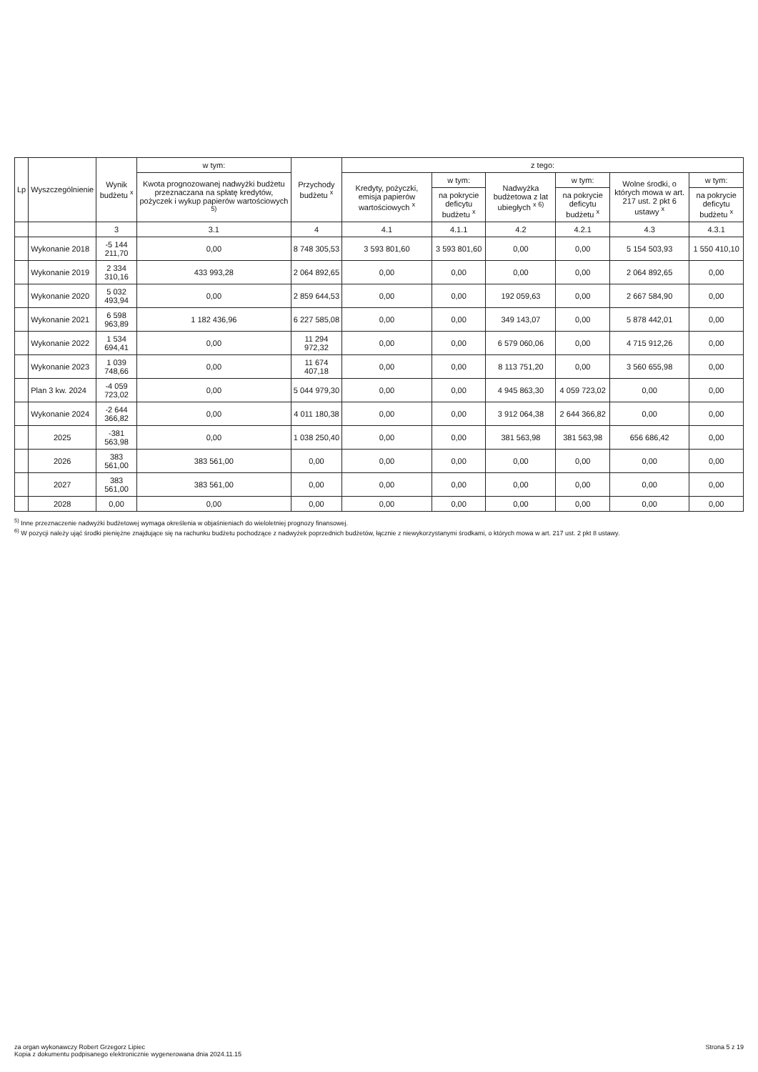| Lp | Wyszczególnienie | Wynik budżetu <sup>x</sup> | w tym: | Przychody budżetu <sup>x</sup> | z tego: | | | | | |
| --- | --- | --- | --- | --- | --- | --- | --- | --- | --- | --- |
| | | | Kwota prognozowanej nadwyżki budżetu przeznaczana na spłatę kredytów, pożyczek i wykup papierów wartościowych <sup>5)</sup> | | Kredyty, pożyczki, emisja papierów wartościowych <sup>x</sup> | w tym: | Nadwyżka budżetowa z lat ubiegłych <sup>x 6)</sup> | w tym: | Wolne środki, o których mowa w art. 217 ust. 2 pkt 6 ustawy <sup>x</sup> | w tym: |
| | | | | | | na pokrycie deficytu budżetu <sup>x</sup> | | na pokrycie deficytu budżetu <sup>x</sup> | | na pokrycie deficytu budżetu <sup>x</sup> |
| | | 3 | 3.1 | 4 | 4.1 | 4.1.1 | 4.2 | 4.2.1 | 4.3 | 4.3.1 |
| | Wykonanie 2018 | -5 144 211,70 | 0,00 | 8 748 305,53 | 3 593 801,60 | 3 593 801,60 | 0,00 | 0,00 | 5 154 503,93 | 1 550 410,10 |
| | Wykonanie 2019 | 2 334 310,16 | 433 993,28 | 2 064 892,65 | 0,00 | 0,00 | 0,00 | 0,00 | 2 064 892,65 | 0,00 |
| | Wykonanie 2020 | 5 032 493,94 | 0,00 | 2 859 644,53 | 0,00 | 0,00 | 192 059,63 | 0,00 | 2 667 584,90 | 0,00 |
| | Wykonanie 2021 | 6 598 963,89 | 1 182 436,96 | 6 227 585,08 | 0,00 | 0,00 | 349 143,07 | 0,00 | 5 878 442,01 | 0,00 |
| | Wykonanie 2022 | 1 534 694,41 | 0,00 | 11 294 972,32 | 0,00 | 0,00 | 6 579 060,06 | 0,00 | 4 715 912,26 | 0,00 |
| | Wykonanie 2023 | 1 039 748,66 | 0,00 | 11 674 407,18 | 0,00 | 0,00 | 8 113 751,20 | 0,00 | 3 560 655,98 | 0,00 |
| | Plan 3 kw. 2024 | -4 059 723,02 | 0,00 | 5 044 979,30 | 0,00 | 0,00 | 4 945 863,30 | 4 059 723,02 | 0,00 | 0,00 |
| | Wykonanie 2024 | -2 644 366,82 | 0,00 | 4 011 180,38 | 0,00 | 0,00 | 3 912 064,38 | 2 644 366,82 | 0,00 | 0,00 |
| | 2025 | -381 563,98 | 0,00 | 1 038 250,40 | 0,00 | 0,00 | 381 563,98 | 381 563,98 | 656 686,42 | 0,00 |
| | 2026 | 383 561,00 | 383 561,00 | 0,00 | 0,00 | 0,00 | 0,00 | 0,00 | 0,00 | 0,00 |
| | 2027 | 383 561,00 | 383 561,00 | 0,00 | 0,00 | 0,00 | 0,00 | 0,00 | 0,00 | 0,00 |
| | 2028 | 0,00 | 0,00 | 0,00 | 0,00 | 0,00 | 0,00 | 0,00 | 0,00 | 0,00 |
<sup>5)</sup> Inne przeznaczenie nadwyżki budżetowej wymaga określenia w objaśnieniach do wieloletniej prognozy finansowej.
<sup>6)</sup> W pozycji należy ująć środki pieniężne znajdujące się na rachunku budżetu pochodzące z nadwyżek poprzednich budżetów, łącznie z niewykorzystanymi środkami, o których mowa w art. 217 ust. 2 pkt 8 ustawy.
za organ wykonawczy Robert Grzegorz Lipiec
Kopia z dokumentu podpisanego elektronicznie wygenerowana dnia 2024.11.15
Strona 5 z 19